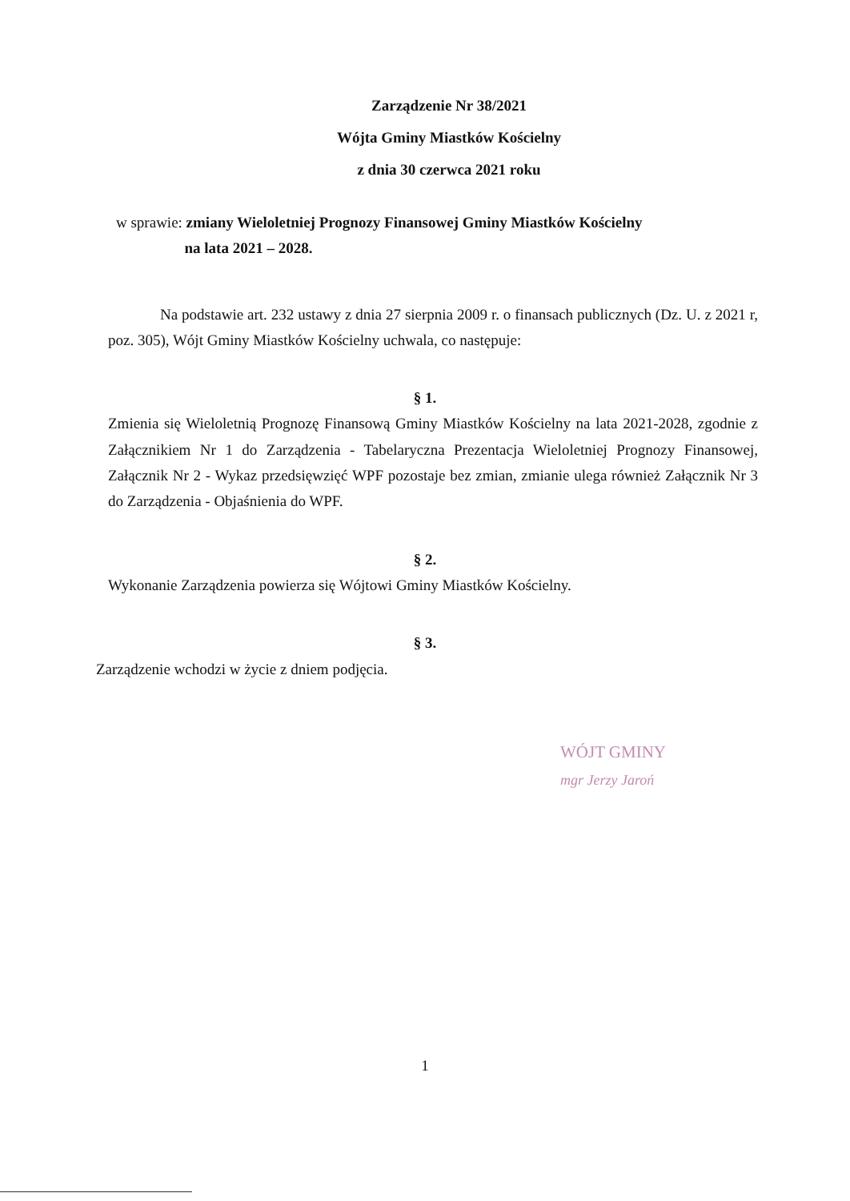Zarządzenie Nr 38/2021
Wójta Gminy Miastków Kościelny
z dnia 30 czerwca 2021 roku
w sprawie: zmiany Wieloletniej Prognozy Finansowej Gminy Miastków Kościelny
na lata 2021 – 2028.
Na podstawie art. 232 ustawy z dnia 27 sierpnia 2009 r. o finansach publicznych (Dz. U. z 2021 r, poz. 305), Wójt Gminy Miastków Kościelny uchwala, co następuje:
§ 1.
Zmienia się Wieloletnią Prognozę Finansową Gminy Miastków Kościelny na lata 2021-2028, zgodnie z Załącznikiem Nr 1 do Zarządzenia - Tabelaryczna Prezentacja Wieloletniej Prognozy Finansowej, Załącznik Nr 2 - Wykaz przedsięwzięć WPF pozostaje bez zmian, zmianie ulega również Załącznik Nr 3 do Zarządzenia - Objaśnienia do WPF.
§ 2.
Wykonanie Zarządzenia powierza się Wójtowi Gminy Miastków Kościelny.
§ 3.
Zarządzenie wchodzi w życie z dniem podjęcia.
WÓJT GMINY
mgr Jerzy Jaroń
1